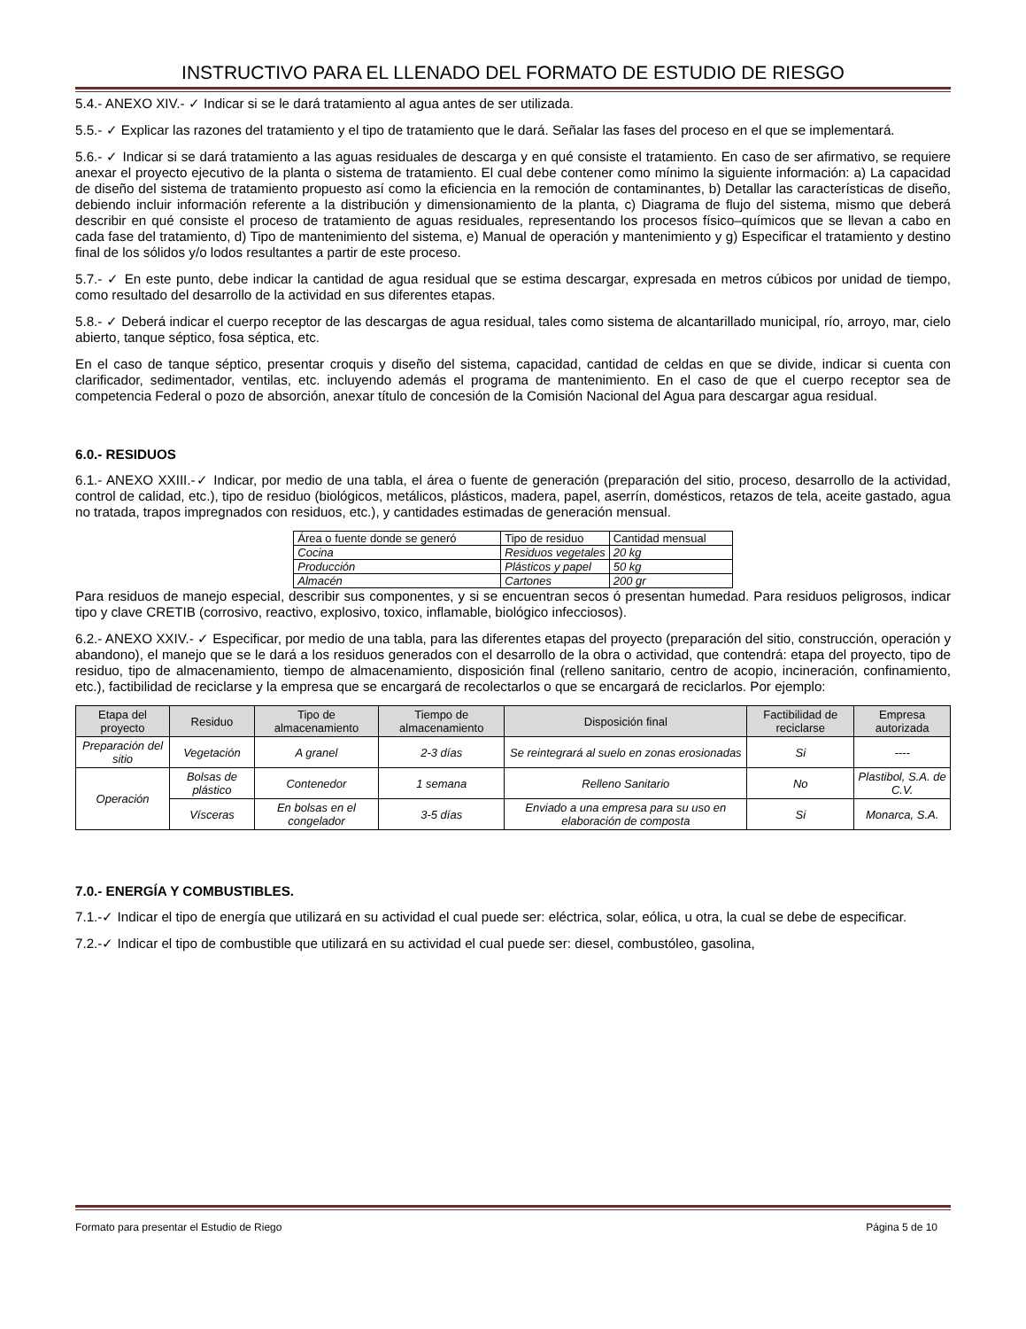INSTRUCTIVO PARA EL LLENADO DEL FORMATO DE ESTUDIO DE RIESGO
5.4.- ANEXO XIV.- ✓ Indicar si se le dará tratamiento al agua antes de ser utilizada.
5.5.- ✓ Explicar las razones del tratamiento y el tipo de tratamiento que le dará. Señalar las fases del proceso en el que se implementará.
5.6.- ✓ Indicar si se dará tratamiento a las aguas residuales de descarga y en qué consiste el tratamiento. En caso de ser afirmativo, se requiere anexar el proyecto ejecutivo de la planta o sistema de tratamiento. El cual debe contener como mínimo la siguiente información: a) La capacidad de diseño del sistema de tratamiento propuesto así como la eficiencia en la remoción de contaminantes, b) Detallar las características de diseño, debiendo incluir información referente a la distribución y dimensionamiento de la planta, c) Diagrama de flujo del sistema, mismo que deberá describir en qué consiste el proceso de tratamiento de aguas residuales, representando los procesos físico–químicos que se llevan a cabo en cada fase del tratamiento, d) Tipo de mantenimiento del sistema, e) Manual de operación y mantenimiento y g) Especificar el tratamiento y destino final de los sólidos y/o lodos resultantes a partir de este proceso.
5.7.- ✓ En este punto, debe indicar la cantidad de agua residual que se estima descargar, expresada en metros cúbicos por unidad de tiempo, como resultado del desarrollo de la actividad en sus diferentes etapas.
5.8.- ✓ Deberá indicar el cuerpo receptor de las descargas de agua residual, tales como sistema de alcantarillado municipal, río, arroyo, mar, cielo abierto, tanque séptico, fosa séptica, etc.
En el caso de tanque séptico, presentar croquis y diseño del sistema, capacidad, cantidad de celdas en que se divide, indicar si cuenta con clarificador, sedimentador, ventilas, etc. incluyendo además el programa de mantenimiento. En el caso de que el cuerpo receptor sea de competencia Federal o pozo de absorción, anexar título de concesión de la Comisión Nacional del Agua para descargar agua residual.
6.0.- RESIDUOS
6.1.- ANEXO XXIII.-✓ Indicar, por medio de una tabla, el área o fuente de generación (preparación del sitio, proceso, desarrollo de la actividad, control de calidad, etc.), tipo de residuo (biológicos, metálicos, plásticos, madera, papel, aserrín, domésticos, retazos de tela, aceite gastado, agua no tratada, trapos impregnados con residuos, etc.), y cantidades estimadas de generación mensual.
| Área o fuente donde se generó | Tipo de residuo | Cantidad mensual |
| --- | --- | --- |
| Cocina | Residuos vegetales | 20 kg |
| Producción | Plásticos y papel | 50 kg |
| Almacén | Cartones | 200 gr |
Para residuos de manejo especial, describir sus componentes, y si se encuentran secos ó presentan humedad. Para residuos peligrosos, indicar tipo y clave CRETIB (corrosivo, reactivo, explosivo, toxico, inflamable, biológico infecciosos).
6.2.- ANEXO XXIV.- ✓ Especificar, por medio de una tabla, para las diferentes etapas del proyecto (preparación del sitio, construcción, operación y abandono), el manejo que se le dará a los residuos generados con el desarrollo de la obra o actividad, que contendrá: etapa del proyecto, tipo de residuo, tipo de almacenamiento, tiempo de almacenamiento, disposición final (relleno sanitario, centro de acopio, incineración, confinamiento, etc.), factibilidad de reciclarse y la empresa que se encargará de recolectarlos o que se encargará de reciclarlos. Por ejemplo:
| Etapa del proyecto | Residuo | Tipo de almacenamiento | Tiempo de almacenamiento | Disposición final | Factibilidad de reciclarse | Empresa autorizada |
| --- | --- | --- | --- | --- | --- | --- |
| Preparación del sitio | Vegetación | A granel | 2-3 días | Se reintegrará al suelo en zonas erosionadas | Si | ---- |
| Operación | Bolsas de plástico | Contenedor | 1 semana | Relleno Sanitario | No | Plastibol, S.A. de C.V. |
| | Vísceras | En bolsas en el congelador | 3-5 días | Enviado a una empresa para su uso en elaboración de composta | Si | Monarca, S.A. |
7.0.- ENERGÍA Y COMBUSTIBLES.
7.1.-✓ Indicar el tipo de energía que utilizará en su actividad el cual puede ser: eléctrica, solar, eólica, u otra, la cual se debe de especificar.
7.2.-✓ Indicar el tipo de combustible que utilizará en su actividad el cual puede ser: diesel, combustóleo, gasolina,
Formato para presentar el Estudio de Riego Página 5 de 10